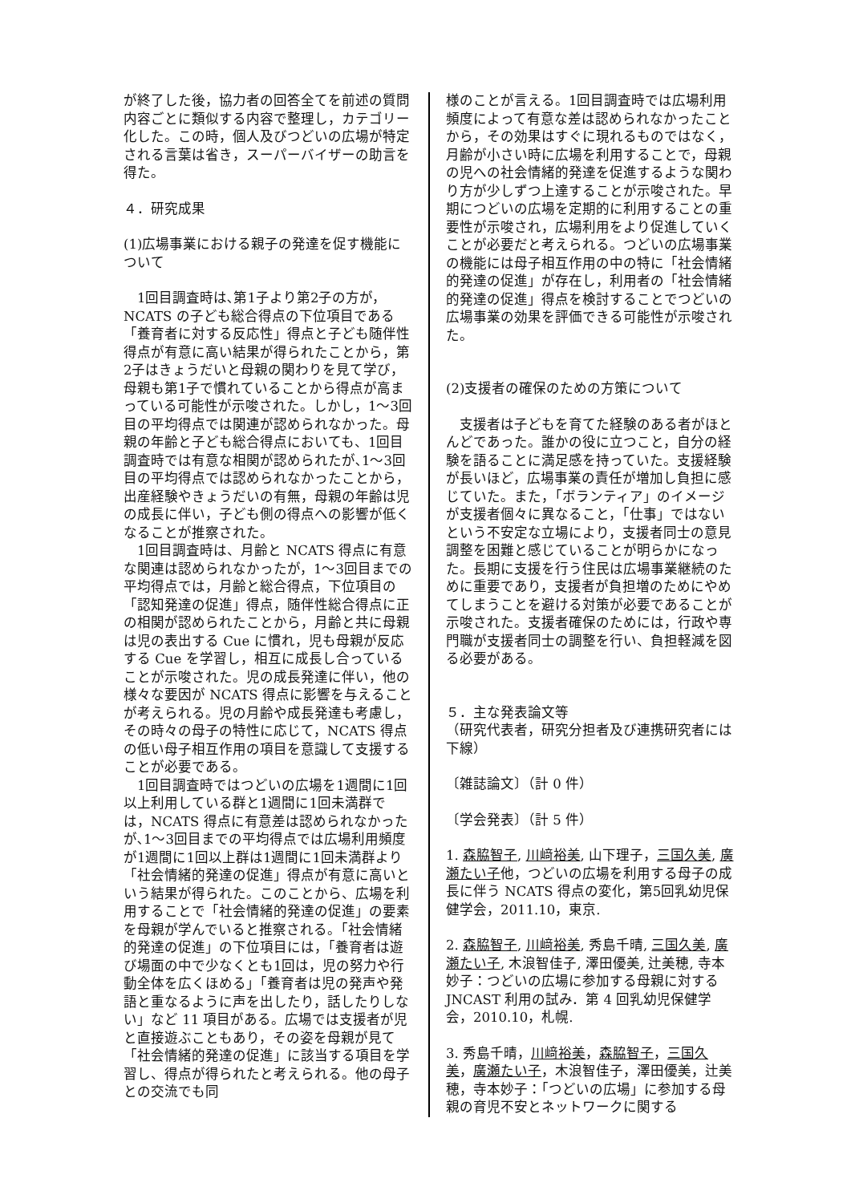が終了した後，協力者の回答全てを前述の質問内容ごとに類似する内容で整理し，カテゴリー化した。この時，個人及びつどいの広場が特定される言葉は省き，スーパーバイザーの助言を得た。
４．研究成果
(1)広場事業における親子の発達を促す機能について
　1回目調査時は､第1子より第2子の方が，NCATS の子ども総合得点の下位項目である「養育者に対する反応性」得点と子ども随伴性得点が有意に高い結果が得られたことから，第2子はきょうだいと母親の関わりを見て学び，母親も第1子で慣れていることから得点が高まっている可能性が示唆された。しかし，1〜3回目の平均得点では関連が認められなかった。母親の年齢と子ども総合得点においても、1回目調査時では有意な相関が認められたが､1〜3回目の平均得点では認められなかったことから，出産経験やきょうだいの有無，母親の年齢は児の成長に伴い，子ども側の得点への影響が低くなることが推察された。
　1回目調査時は、月齢と NCATS 得点に有意な関連は認められなかったが，1〜3回目までの平均得点では，月齢と総合得点，下位項目の「認知発達の促進」得点，随伴性総合得点に正の相関が認められたことから，月齢と共に母親は児の表出する Cue に慣れ，児も母親が反応する Cue を学習し，相互に成長し合っていることが示唆された。児の成長発達に伴い，他の様々な要因が NCATS 得点に影響を与えることが考えられる。児の月齢や成長発達も考慮し，その時々の母子の特性に応じて，NCATS 得点の低い母子相互作用の項目を意識して支援することが必要である。
　1回目調査時ではつどいの広場を1週間に1回以上利用している群と1週間に1回未満群では，NCATS 得点に有意差は認められなかったが､1〜3回目までの平均得点では広場利用頻度が1週間に1回以上群は1週間に1回未満群より「社会情緒的発達の促進」得点が有意に高いという結果が得られた。このことから、広場を利用することで「社会情緒的発達の促進」の要素を母親が学んでいると推察される。「社会情緒的発達の促進」の下位項目には，「養育者は遊び場面の中で少なくとも1回は，児の努力や行動全体を広くほめる」「養育者は児の発声や発語と重なるように声を出したり，話したりしない」など 11 項目がある。広場では支援者が児と直接遊ぶこともあり，その姿を母親が見て「社会情緒的発達の促進」に該当する項目を学習し、得点が得られたと考えられる。他の母子との交流でも同
様のことが言える。1回目調査時では広場利用頻度によって有意な差は認められなかったことから，その効果はすぐに現れるものではなく，月齢が小さい時に広場を利用することで，母親の児への社会情緒的発達を促進するような関わり方が少しずつ上達することが示唆された。早期につどいの広場を定期的に利用することの重要性が示唆され，広場利用をより促進していくことが必要だと考えられる。つどいの広場事業の機能には母子相互作用の中の特に「社会情緒的発達の促進」が存在し，利用者の「社会情緒的発達の促進」得点を検討することでつどいの広場事業の効果を評価できる可能性が示唆された。
(2)支援者の確保のための方策について
　支援者は子どもを育てた経験のある者がほとんどであった。誰かの役に立つこと，自分の経験を語ることに満足感を持っていた。支援経験が長いほど，広場事業の責任が増加し負担に感じていた。また，「ボランティア」のイメージが支援者個々に異なること，「仕事」ではないという不安定な立場により，支援者同士の意見調整を困難と感じていることが明らかになった。長期に支援を行う住民は広場事業継続のために重要であり，支援者が負担増のためにやめてしまうことを避ける対策が必要であることが示唆された。支援者確保のためには，行政や専門職が支援者同士の調整を行い、負担軽減を図る必要がある。
５．主な発表論文等
（研究代表者，研究分担者及び連携研究者には下線）
〔雑誌論文〕（計 0 件）
〔学会発表〕（計 5 件）
1. 森脇智子, 川﨑裕美, 山下理子，三国久美, 廣瀬たい子他，つどいの広場を利用する母子の成長に伴う NCATS 得点の変化，第5回乳幼児保健学会，2011.10，東京.
2. 森脇智子, 川﨑裕美, 秀島千晴, 三国久美, 廣瀬たい子, 木浪智佳子, 澤田優美, 辻美穂, 寺本妙子：つどいの広場に参加する母親に対する JNCAST 利用の試み．第 4 回乳幼児保健学会，2010.10，札幌.
3. 秀島千晴，川﨑裕美，森脇智子，三国久美，廣瀬たい子，木浪智佳子，澤田優美，辻美穂，寺本妙子：「つどいの広場」に参加する母親の育児不安とネットワークに関する